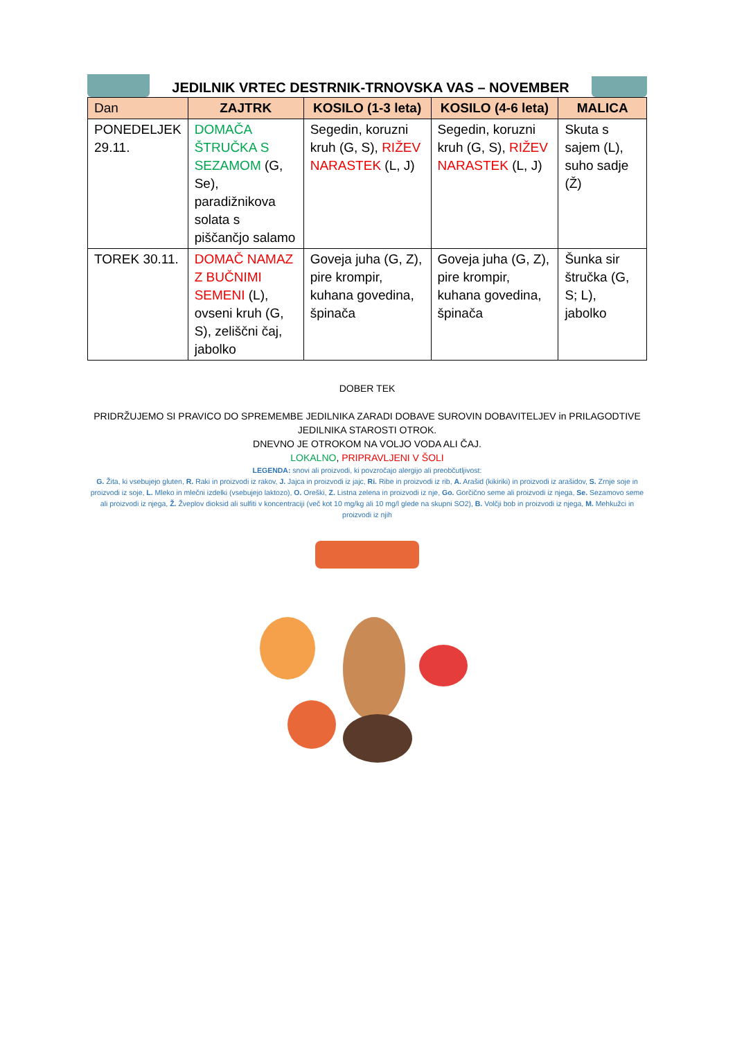JEDILNIK VRTEC DESTRNIK-TRNOVSKA VAS – NOVEMBER
| Dan | ZAJTRK | KOSILO (1-3 leta) | KOSILO (4-6 leta) | MALICA |
| --- | --- | --- | --- | --- |
| PONEDELJEK 29.11. | DOMAČA ŠTRUČKA S SEZAMOM (G, Se), paradižnikova solata s piščančjo salamo | Segedin, koruzni kruh (G, S), RIŽEV NARASTEK (L, J) | Segedin, koruzni kruh (G, S), RIŽEV NARASTEK (L, J) | Skuta s sajem (L), suho sadje (Ž) |
| TOREK 30.11. | DOMAČ NAMAZ Z BUČNIMI SEMENI (L), ovseni kruh (G, S), zeliščni čaj, jabolko | Goveja juha (G, Z), pire krompir, kuhana govedina, špinača | Goveja juha (G, Z), pire krompir, kuhana govedina, špinača | Šunka sir štručka (G, S; L), jabolko |
DOBER TEK
PRIDRŽUJEMO SI PRAVICO DO SPREMEMBE JEDILNIKA ZARADI DOBAVE SUROVIN DOBAVITELJEV in PRILAGODTIVE JEDILNIKA STAROSTI OTROK.
DNEVNO JE OTROKOM NA VOLJO VODA ALI ČAJ.
LOKALNO, PRIPRAVLJENI V ŠOLI
LEGENDA: snovi ali proizvodi, ki povzročajo alergijo ali preobčutljivost:
G. Žita, ki vsebujejo gluten, R. Raki in proizvodi iz rakov, J. Jajca in proizvodi iz jajc, Ri. Ribe in proizvodi iz rib, A. Arašid (kikiriki) in proizvodi iz arašidov, S. Zrnje soje in proizvodi iz soje, L. Mleko in mlečni izdelki (vsebujejo laktozo), O. Oreški, Z. Listna zelena in proizvodi iz nje, Go. Gorčično seme ali proizvodi iz njega, Se. Sezamovo seme ali proizvodi iz njega, Ž. Žveplov dioksid ali sulfiti v koncentraciji (več kot 10 mg/kg ali 10 mg/l glede na skupni SO2), B. Volčji bob in proizvodi iz njega, M. Mehkužci in proizvodi iz njih